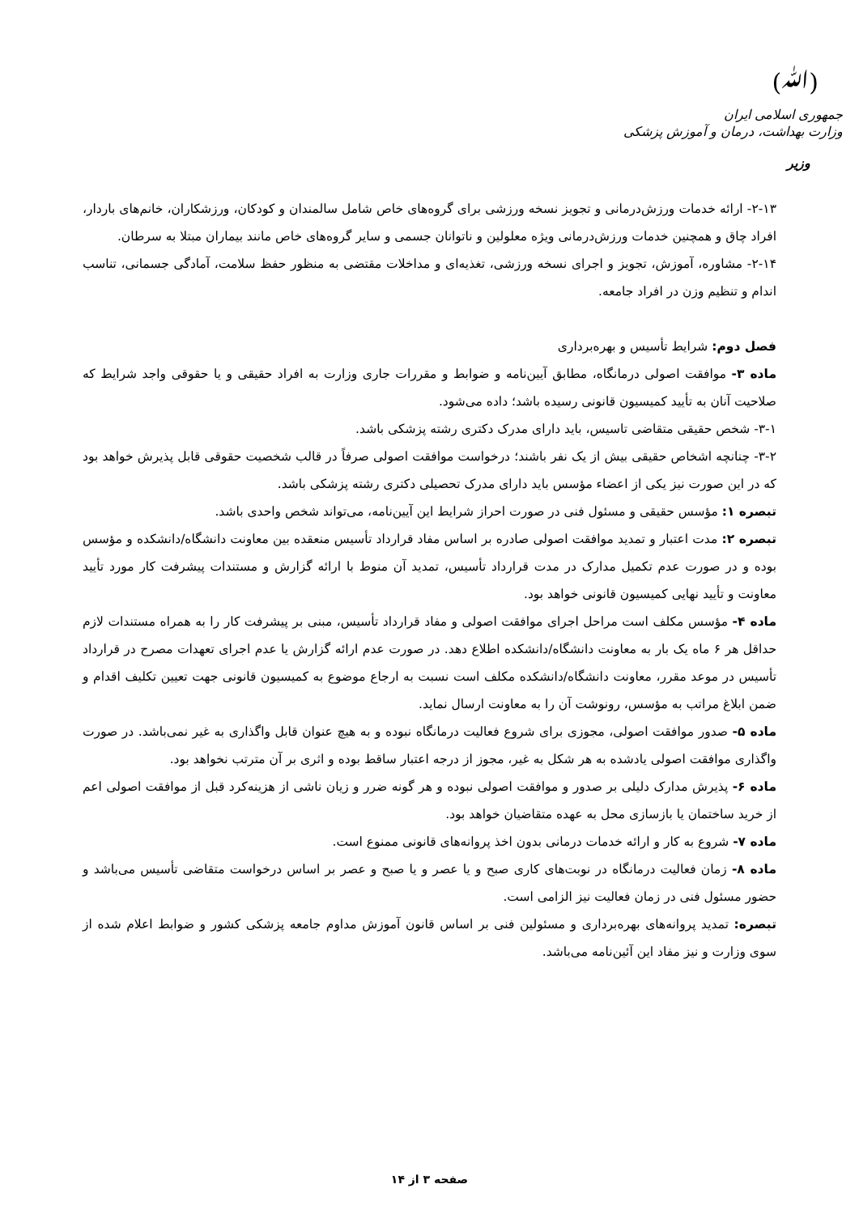(ﷲ)
جمهوری اسلامی ایران
وزارت بهداشت، درمان و آموزش پزشکی
وزیر
۲-۱۳- ارائه خدمات ورزش‌درمانی و تجویز نسخه ورزشی برای گروه‌های خاص شامل سالمندان و کودکان، ورزشکاران، خانم‌های باردار، افراد چاق و همچنین خدمات ورزش‌درمانی ویژه معلولین و ناتوانان جسمی و سایر گروه‌های خاص مانند بیماران مبتلا به سرطان.
۲-۱۴- مشاوره، آموزش، تجویز و اجرای نسخه ورزشی، تغذیه‌ای و مداخلات مقتضی به منظور حفظ سلامت، آمادگی جسمانی، تناسب اندام و تنظیم وزن در افراد جامعه.
فصل دوم: شرایط تأسیس و بهره‌برداری
ماده ۳- موافقت اصولی درمانگاه، مطابق آیین‌نامه و ضوابط و مقررات جاری وزارت به افراد حقیقی و یا حقوقی واجد شرایط که صلاحیت آنان به تأیید کمیسیون قانونی رسیده باشد؛ داده می‌شود.
۳-۱- شخص حقیقی متقاضی تاسیس، باید دارای مدرک دکتری رشته پزشکی باشد.
۳-۲- چنانچه اشخاص حقیقی بیش از یک نفر باشند؛ درخواست موافقت اصولی صرفاً در قالب شخصیت حقوقی قابل پذیرش خواهد بود که در این صورت نیز یکی از اعضاء مؤسس باید دارای مدرک تحصیلی دکتری رشته پزشکی باشد.
تبصره ۱: مؤسس حقیقی و مسئول فنی در صورت احراز شرایط این آیین‌نامه، می‌تواند شخص واحدی باشد.
تبصره ۲: مدت اعتبار و تمدید موافقت اصولی صادره بر اساس مفاد قرارداد تأسیس منعقده بین معاونت دانشگاه/دانشکده و مؤسس بوده و در صورت عدم تکمیل مدارک در مدت قرارداد تأسیس، تمدید آن منوط با ارائه گزارش و مستندات پیشرفت کار مورد تأیید معاونت و تأیید نهایی کمیسیون قانونی خواهد بود.
ماده ۴- مؤسس مکلف است مراحل اجرای موافقت اصولی و مفاد قرارداد تأسیس، مبنی بر پیشرفت کار را به همراه مستندات لازم حداقل هر ۶ ماه یک بار به معاونت دانشگاه/دانشکده اطلاع دهد. در صورت عدم ارائه گزارش یا عدم اجرای تعهدات مصرح در قرارداد تأسیس در موعد مقرر، معاونت دانشگاه/دانشکده مکلف است نسبت به ارجاع موضوع به کمیسیون قانونی جهت تعیین تکلیف اقدام و ضمن ابلاغ مراتب به مؤسس، رونوشت آن را به معاونت ارسال نماید.
ماده ۵- صدور موافقت اصولی، مجوزی برای شروع فعالیت درمانگاه نبوده و به هیچ عنوان قابل واگذاری به غیر نمی‌باشد. در صورت واگذاری موافقت اصولی یادشده به هر شکل به غیر، مجوز از درجه اعتبار ساقط بوده و اثری بر آن مترتب نخواهد بود.
ماده ۶- پذیرش مدارک دلیلی بر صدور و موافقت اصولی نبوده و هر گونه ضرر و زیان ناشی از هزینه‌کرد قبل از موافقت اصولی اعم از خرید ساختمان یا بازسازی محل به عهده متقاضیان خواهد بود.
ماده ۷- شروع به کار و ارائه خدمات درمانی بدون اخذ پروانه‌های قانونی ممنوع است.
ماده ۸- زمان فعالیت درمانگاه در نوبت‌های کاری صبح و یا عصر و یا صبح و عصر بر اساس درخواست متقاضی تأسیس می‌باشد و حضور مسئول فنی در زمان فعالیت نیز الزامی است.
تبصره: تمدید پروانه‌های بهره‌برداری و مسئولین فنی بر اساس قانون آموزش مداوم جامعه پزشکی کشور و ضوابط اعلام شده از سوی وزارت و نیز مفاد این آئین‌نامه می‌باشد.
صفحه ۳ از ۱۴